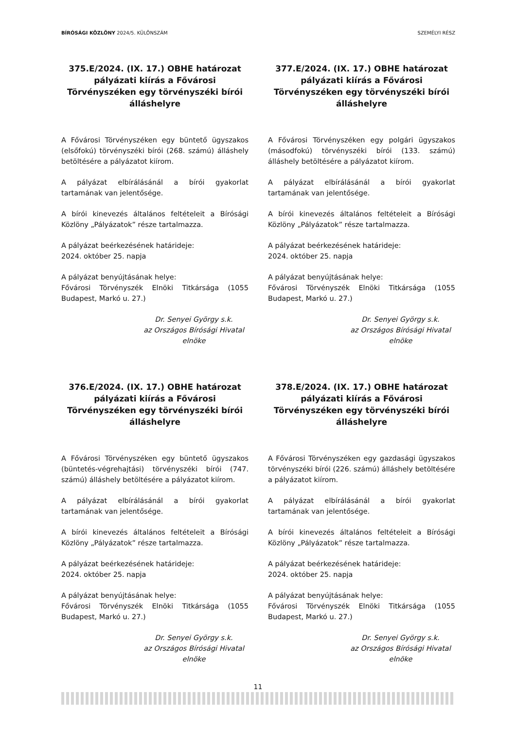BÍRÓSÁGI KÖZLÖNY 2024/5. KÜLÖNSZÁM SZEMÉLYI RÉSZ
375.E/2024. (IX. 17.) OBHE határozat pályázati kiírás a Fővárosi Törvényszéken egy törvényszéki bírói álláshelyre
A Fővárosi Törvényszéken egy büntető ügyszakos (elsőfokú) törvényszéki bírói (268. számú) álláshely betöltésére a pályázatot kiírom.
A pályázat elbírálásánál a bírói gyakorlat tartamának van jelentősége.
A bírói kinevezés általános feltételeit a Bírósági Közlöny „Pályázatok” része tartalmazza.
A pályázat beérkezésének határideje:
2024. október 25. napja
A pályázat benyújtásának helye:
Fővárosi Törvényszék Elnöki Titkársága (1055 Budapest, Markó u. 27.)
Dr. Senyei György s.k.
az Országos Bírósági Hivatal
elnöke
377.E/2024. (IX. 17.) OBHE határozat pályázati kiírás a Fővárosi Törvényszéken egy törvényszéki bírói álláshelyre
A Fővárosi Törvényszéken egy polgári ügyszakos (másodfokú) törvényszéki bírói (133. számú) álláshely betöltésére a pályázatot kiírom.
A pályázat elbírálásánál a bírói gyakorlat tartamának van jelentősége.
A bírói kinevezés általános feltételeit a Bírósági Közlöny „Pályázatok” része tartalmazza.
A pályázat beérkezésének határideje:
2024. október 25. napja
A pályázat benyújtásának helye:
Fővárosi Törvényszék Elnöki Titkársága (1055 Budapest, Markó u. 27.)
Dr. Senyei György s.k.
az Országos Bírósági Hivatal
elnöke
376.E/2024. (IX. 17.) OBHE határozat pályázati kiírás a Fővárosi Törvényszéken egy törvényszéki bírói álláshelyre
A Fővárosi Törvényszéken egy büntető ügyszakos (büntetés-végrehajtási) törvényszéki bírói (747. számú) álláshely betöltésére a pályázatot kiírom.
A pályázat elbírálásánál a bírói gyakorlat tartamának van jelentősége.
A bírói kinevezés általános feltételeit a Bírósági Közlöny „Pályázatok” része tartalmazza.
A pályázat beérkezésének határideje:
2024. október 25. napja
A pályázat benyújtásának helye:
Fővárosi Törvényszék Elnöki Titkársága (1055 Budapest, Markó u. 27.)
Dr. Senyei György s.k.
az Országos Bírósági Hivatal
elnöke
378.E/2024. (IX. 17.) OBHE határozat pályázati kiírás a Fővárosi Törvényszéken egy törvényszéki bírói álláshelyre
A Fővárosi Törvényszéken egy gazdasági ügyszakos törvényszéki bírói (226. számú) álláshely betöltésére a pályázatot kiírom.
A pályázat elbírálásánál a bírói gyakorlat tartamának van jelentősége.
A bírói kinevezés általános feltételeit a Bírósági Közlöny „Pályázatok” része tartalmazza.
A pályázat beérkezésének határideje:
2024. október 25. napja
A pályázat benyújtásának helye:
Fővárosi Törvényszék Elnöki Titkársága (1055 Budapest, Markó u. 27.)
Dr. Senyei György s.k.
az Országos Bírósági Hivatal
elnöke
11